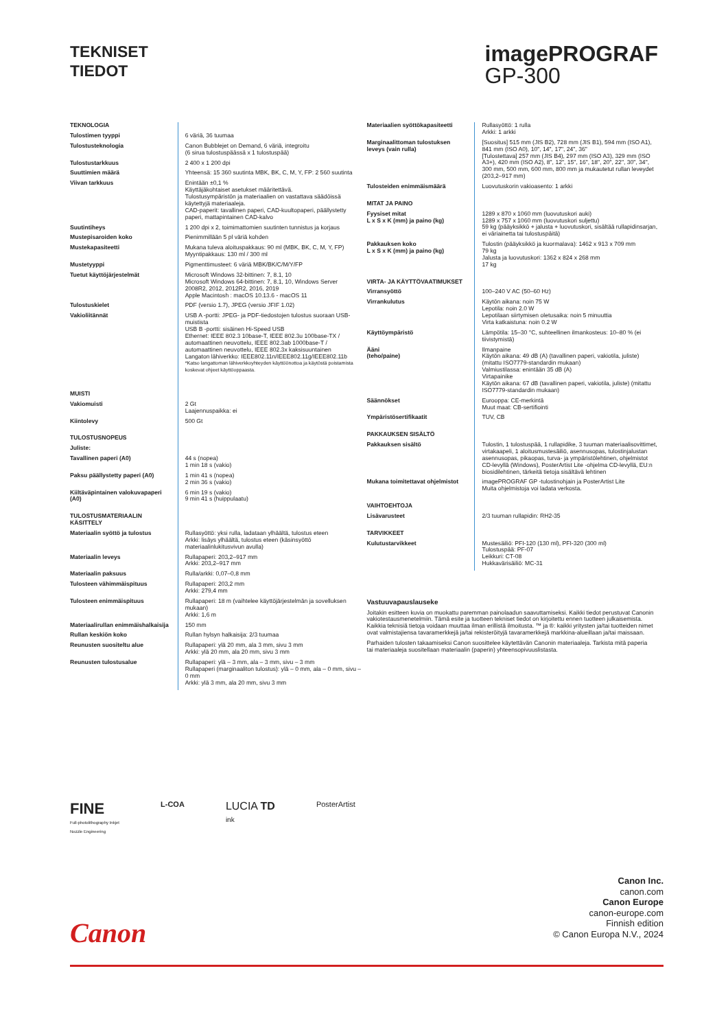TEKNISET
TIEDOT
imagePROGRAF
GP-300
| TEKNOLOGIA | |
| Tulostimen tyyppi | 6 väriä, 36 tuumaa |
| Tulostusteknologia | Canon Bubblejet on Demand, 6 väriä, integroitu (6 sirua tulostuspäässä x 1 tulostuspää) |
| Tulostustarkkuus | 2 400 x 1 200 dpi |
| Suuttimien määrä | Yhteensä: 15 360 suutinta MBK, BK, C, M, Y, FP: 2 560 suutinta |
| Viivan tarkkuus | Enintään ±0,1 % Käyttäjäkohtaiset asetukset määritettävä. Tulostusympäristön ja materiaalien on vastattava säädöissä käytettyjä materiaaleja. CAD-paperit: tavallinen paperi, CAD-kuultopaperi, päällystetty paperi, mattapintainen CAD-kalvo |
| Suutintiheys | 1 200 dpi x 2, toimimattomien suutinten tunnistus ja korjaus |
| Mustepisaroiden koko | Pienimmillään 5 pl väriä kohden |
| Mustekapasiteetti | Mukana tuleva aloituspakkaus: 90 ml (MBK, BK, C, M, Y, FP) Myyntipakkaus: 130 ml / 300 ml |
| Mustetyyppi | Pigmenttimusteet: 6 väriä MBK/BK/C/M/Y/FP |
| Tuetut käyttöjärjestelmät | Microsoft Windows 32-bittinen: 7, 8.1, 10 Microsoft Windows 64-bittinen: 7, 8.1, 10, Windows Server 2008R2, 2012, 2012R2, 2016, 2019 Apple Macintosh : macOS 10.13.6 - macOS 11 |
| Tulostuskielet | PDF (versio 1.7), JPEG (versio JFIF 1.02) |
| Vakioliitännät | USB A -portti: JPEG- ja PDF-tiedostojen tulostus suoraan USB-muistista USB B -portti: sisäinen Hi-Speed USB Ethernet: IEEE 802.3 10base-T, IEEE 802.3u 100base-TX / automaattinen neuvottelu, IEEE 802.3ab 1000base-T / automaattinen neuvottelu, IEEE 802.3x kaksisuuntainen Langaton lähiverkko: IEEE802.11n/IEEE802.11g/IEEE802.11b *Katso langattoman lähiverkkoyhteyden käyttöönottoa ja käytöstä poistamista koskevat ohjeet käyttöoppaasta. |
| MUISTI | |
| Vakiomuisti | 2 Gt Laajennuspaikka: ei |
| Kiintolevy | 500 Gt |
| TULOSTUSNOPEUS | |
| Juliste: | |
| Tavallinen paperi (A0) | 44 s (nopea) 1 min 18 s (vakio) |
| Paksu päällystetty paperi (A0) | 1 min 41 s (nopea) 2 min 36 s (vakio) |
| Kiiltäväpintainen valokuvapaperi (A0) | 6 min 19 s (vakio) 9 min 41 s (huippulaatu) |
| TULOSTUSMATERIAALIN KÄSITTELY | |
| Materiaalin syöttö ja tulostus | Rullasyöttö: yksi rulla, ladataan ylhäältä, tulostus eteen Arkki: lisäys ylhäältä, tulostus eteen (käsinsyöttö materiaalinlukitusvivun avulla) |
| Materiaalin leveys | Rullapaperi: 203,2–917 mm Arkki: 203,2–917 mm |
| Materiaalin paksuus | Rulla/arkki: 0,07–0,8 mm |
| Tulosteen vähimmäispituus | Rullapaperi: 203,2 mm Arkki: 279,4 mm |
| Tulosteen enimmäispituus | Rullapaperi: 18 m (vaihtelee käyttöjärjestelmän ja sovelluksen mukaan) Arkki: 1,6 m |
| Materiaalirullan enimmäishalkaisija | 150 mm |
| Rullan keskiön koko | Rullan hylsyn halkaisija: 2/3 tuumaa |
| Reunusten suositeltu alue | Rullapaperi: ylä 20 mm, ala 3 mm, sivu 3 mm Arkki: ylä 20 mm, ala 20 mm, sivu 3 mm |
| Reunusten tulostusalue | Rullapaperi: ylä – 3 mm, ala – 3 mm, sivu – 3 mm Rullapaperi (marginaaliton tulostus): ylä – 0 mm, ala – 0 mm, sivu – 0 mm Arkki: ylä 3 mm, ala 20 mm, sivu 3 mm |
| Materiaalien syöttökapasiteetti | Rullasyöttö: 1 rulla Arkki: 1 arkki |
| Marginaalittoman tulostuksen leveys (vain rulla) | [Suositus] 515 mm (JIS B2), 728 mm (JIS B1), 594 mm (ISO A1), 841 mm (ISO A0), 10", 14", 17", 24", 36" [Tulostettava] 257 mm (JIS B4), 297 mm (ISO A3), 329 mm (ISO A3+), 420 mm (ISO A2), 8", 12", 15", 16", 18", 20", 22", 30", 34", 300 mm, 500 mm, 600 mm, 800 mm ja mukautetut rullan leveydet (203,2–917 mm) |
| Tulosteiden enimmäismäärä | Luovutuskorin vakioasento: 1 arkki |
| MITAT JA PAINO | |
| Fyysiset mitat L x S x K (mm) ja paino (kg) | 1289 x 870 x 1060 mm (luovutuskori auki) 1289 x 757 x 1060 mm (luovutuskori suljettu) 59 kg (pääyksikkö + jalusta + luovutuskori, sisältää rullapidinsarjan, ei väriainetta tai tulostuspäitä) |
| Pakkauksen koko L x S x K (mm) ja paino (kg) | Tulostin (pääyksikkö ja kuormalava): 1462 x 913 x 709 mm 79 kg Jalusta ja luovutuskori: 1362 x 824 x 268 mm 17 kg |
| VIRTA- JA KÄYTTÖVAATIMUKSET | |
| Virransyöttö | 100–240 V AC (50–60 Hz) |
| Virrankulutus | Käytön aikana: noin 75 W Lepotila: noin 2.0 W Lepotilaan siirtymisen oletusaika: noin 5 minuuttia Virta katkaistuna: noin 0.2 W |
| Käyttöympäristö | Lämpötila: 15–30 °C, suhteellinen ilmankosteus: 10–80 % (ei tiivistymistä) |
| Ääni (teho/paine) | Ilmanpaine Käytön aikana: 49 dB (A) (tavallinen paperi, vakiotila, juliste) (mitattu ISO7779-standardin mukaan) Valmiustilassa: enintään 35 dB (A) Virtapainike Käytön aikana: 67 dB (tavallinen paperi, vakiotila, juliste) (mitattu ISO7779-standardin mukaan) |
| Säännökset | Eurooppa: CE-merkintä Muut maat: CB-sertifiointi |
| Ympäristösertifikaatit | TUV, CB |
| PAKKAUKSEN SISÄLTÖ | |
| Pakkauksen sisältö | Tulostin, 1 tulostuspää, 1 rullapidike, 3 tuuman materiaalisovittimet, virtakaapeli, 1 aloitusmustesäiliö, asennusopas, tulostinjalustan asennusopas, pikaopas, turva- ja ympäristölehtinen, ohjelmistot CD-levyllä (Windows), PosterArtist Lite -ohjelma CD-levyllä, EU:n biosidilehtinen, tärkeitä tietoja sisältävä lehtinen |
| Mukana toimitettavat ohjelmistot | imagePROGRAF GP -tulostinohjain ja PosterArtist Lite Muita ohjelmistoja voi ladata verkosta. |
| VAIHTOEHTOJA | |
| Lisävarusteet | 2/3 tuuman rullapidin: RH2-35 |
| TARVIKKEET | |
| Kulutustarvikkeet | Mustesäiliö: PFI-120 (130 ml), PFI-320 (300 ml) Tulostuspää: PF-07 Leikkuri: CT-08 Hukkavärisäiliö: MC-31 |
Vastuuvapauslauseke
Joitakin esitteen kuvia on muokattu paremman painolaadun saavuttamiseksi. Kaikki tiedot perustuvat Canonin vakiotestausmenetelmiin. Tämä esite ja tuotteen tekniset tiedot on kirjoitettu ennen tuotteen julkaisemista. Kaikkia teknisiä tietoja voidaan muuttaa ilman erillistä ilmoitusta. ™ ja ®: kaikki yritysten ja/tai tuotteiden nimet ovat valmistajiensa tavaramerkkejä ja/tai rekisteröityjä tavaramerkkejä markkina-alueillaan ja/tai maissaan.
Parhaiden tulosten takaamiseksi Canon suosittelee käytettävän Canonin materiaaleja. Tarkista mitä paperia tai materiaaleja suositellaan materiaalin (paperin) yhteensopivuuslistasta.
FINE
Full-photolithography Inkjet
Nozzle Engineering
L-COA
LUCIA TD
ink
PosterArtist
Canon Inc.
canon.com
Canon Europe
canon-europe.com
Finnish edition
© Canon Europa N.V., 2024
Canon